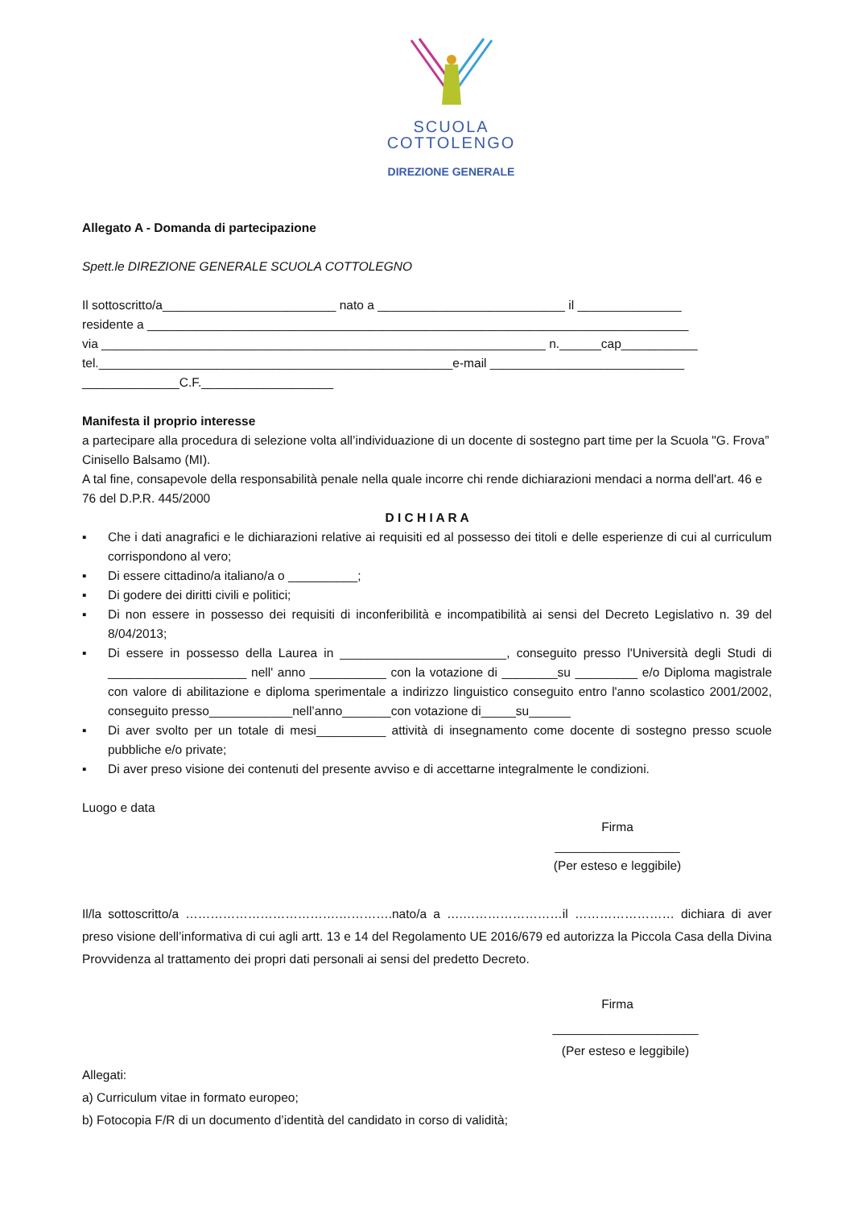SCUOLA
COTTOLENGO
DIREZIONE GENERALE
Allegato A - Domanda di partecipazione
Spett.le DIREZIONE GENERALE SCUOLA COTTOLEGNO
Il sottoscritto/a_________________________ nato a ___________________________ il _______________
residente a ______________________________________________________________________________
via ________________________________________________________________ n.______cap___________
tel.___________________________________________________e-mail ____________________________
______________C.F.___________________
Manifesta il proprio interesse
a partecipare alla procedura di selezione volta all’individuazione di un docente di sostegno part time per la Scuola "G. Frova” Cinisello Balsamo (MI).
A tal fine, consapevole della responsabilità penale nella quale incorre chi rende dichiarazioni mendaci a norma dell'art. 46 e 76 del D.P.R. 445/2000
D I C H I A R A
▪ Che i dati anagrafici e le dichiarazioni relative ai requisiti ed al possesso dei titoli e delle esperienze di cui al curriculum corrispondono al vero;
▪ Di essere cittadino/a italiano/a o __________;
▪ Di godere dei diritti civili e politici;
▪ Di non essere in possesso dei requisiti di inconferibilità e incompatibilità ai sensi del Decreto Legislativo n. 39 del 8/04/2013;
▪ Di essere in possesso della Laurea in ________________________, conseguito presso l'Università degli Studi di ____________________ nell' anno ___________ con la votazione di ________su _________ e/o Diploma magistrale con valore di abilitazione e diploma sperimentale a indirizzo linguistico conseguito entro l'anno scolastico 2001/2002, conseguito presso____________nell’anno_______con votazione di_____su______
▪ Di aver svolto per un totale di mesi__________ attività di insegnamento come docente di sostegno presso scuole pubbliche e/o private;
▪ Di aver preso visione dei contenuti del presente avviso e di accettarne integralmente le condizioni.
Luogo e data
Firma
__________________
(Per esteso e leggibile)
Il/la sottoscritto/a ……………………………….………….nato/a a ….……………………il …………………… dichiara di aver preso visione dell’informativa di cui agli artt. 13 e 14 del Regolamento UE 2016/679 ed autorizza la Piccola Casa della Divina Provvidenza al trattamento dei propri dati personali ai sensi del predetto Decreto.
Firma
_____________________
(Per esteso e leggibile)
Allegati:
a) Curriculum vitae in formato europeo;
b) Fotocopia F/R di un documento d’identità del candidato in corso di validità;